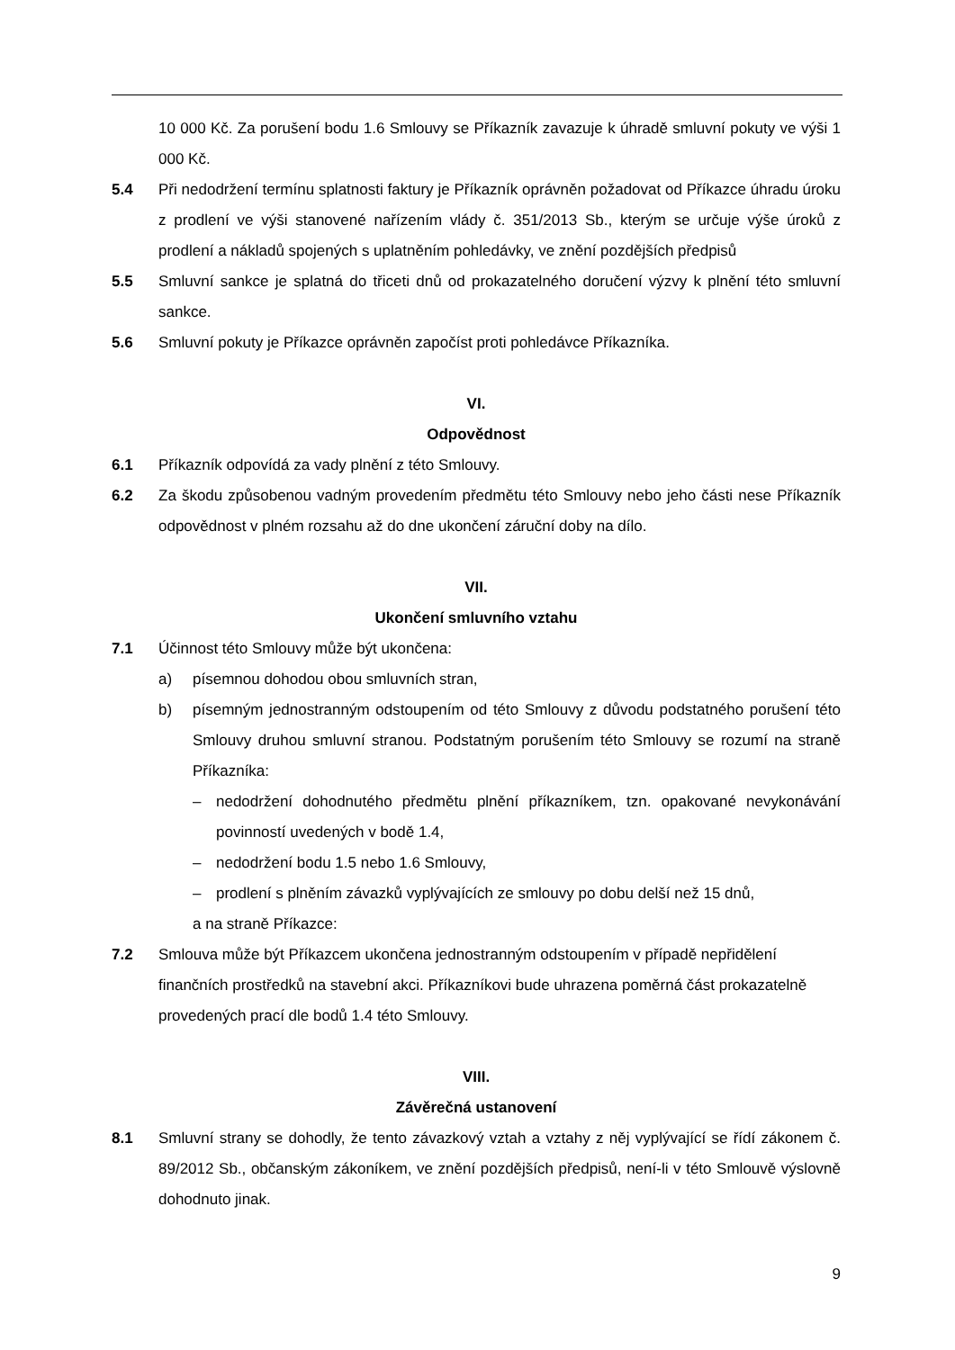10 000 Kč. Za porušení bodu 1.6 Smlouvy se Příkazník zavazuje k úhradě smluvní pokuty ve výši 1 000 Kč.
5.4 Při nedodržení termínu splatnosti faktury je Příkazník oprávněn požadovat od Příkazce úhradu úroku z prodlení ve výši stanovené nařízením vlády č. 351/2013 Sb., kterým se určuje výše úroků z prodlení a nákladů spojených s uplatněním pohledávky, ve znění pozdějších předpisů
5.5 Smluvní sankce je splatná do třiceti dnů od prokazatelného doručení výzvy k plnění této smluvní sankce.
5.6 Smluvní pokuty je Příkazce oprávněn započíst proti pohledávce Příkazníka.
VI.
Odpovědnost
6.1 Příkazník odpovídá za vady plnění z této Smlouvy.
6.2 Za škodu způsobenou vadným provedením předmětu této Smlouvy nebo jeho části nese Příkazník odpovědnost v plném rozsahu až do dne ukončení záruční doby na dílo.
VII.
Ukončení smluvního vztahu
7.1 Účinnost této Smlouvy může být ukončena:
a) písemnou dohodou obou smluvních stran,
b) písemným jednostranným odstoupením od této Smlouvy z důvodu podstatného porušení této Smlouvy druhou smluvní stranou. Podstatným porušením této Smlouvy se rozumí na straně Příkazníka:
– nedodržení dohodnutého předmětu plnění příkazníkem, tzn. opakované nevykonávání povinností uvedených v bodě 1.4,
– nedodržení bodu 1.5 nebo 1.6 Smlouvy,
– prodlení s plněním závazků vyplývajících ze smlouvy po dobu delší než 15 dnů,
a na straně Příkazce:
7.2 Smlouva může být Příkazcem ukončena jednostranným odstoupením v případě nepřidělení finančních prostředků na stavební akci. Příkazníkovi bude uhrazena poměrná část prokazatelně provedených prací dle bodů 1.4 této Smlouvy.
VIII.
Závěrečná ustanovení
8.1 Smluvní strany se dohodly, že tento závazkový vztah a vztahy z něj vyplývající se řídí zákonem č. 89/2012 Sb., občanským zákoníkem, ve znění pozdějších předpisů, není-li v této Smlouvě výslovně dohodnuto jinak.
9